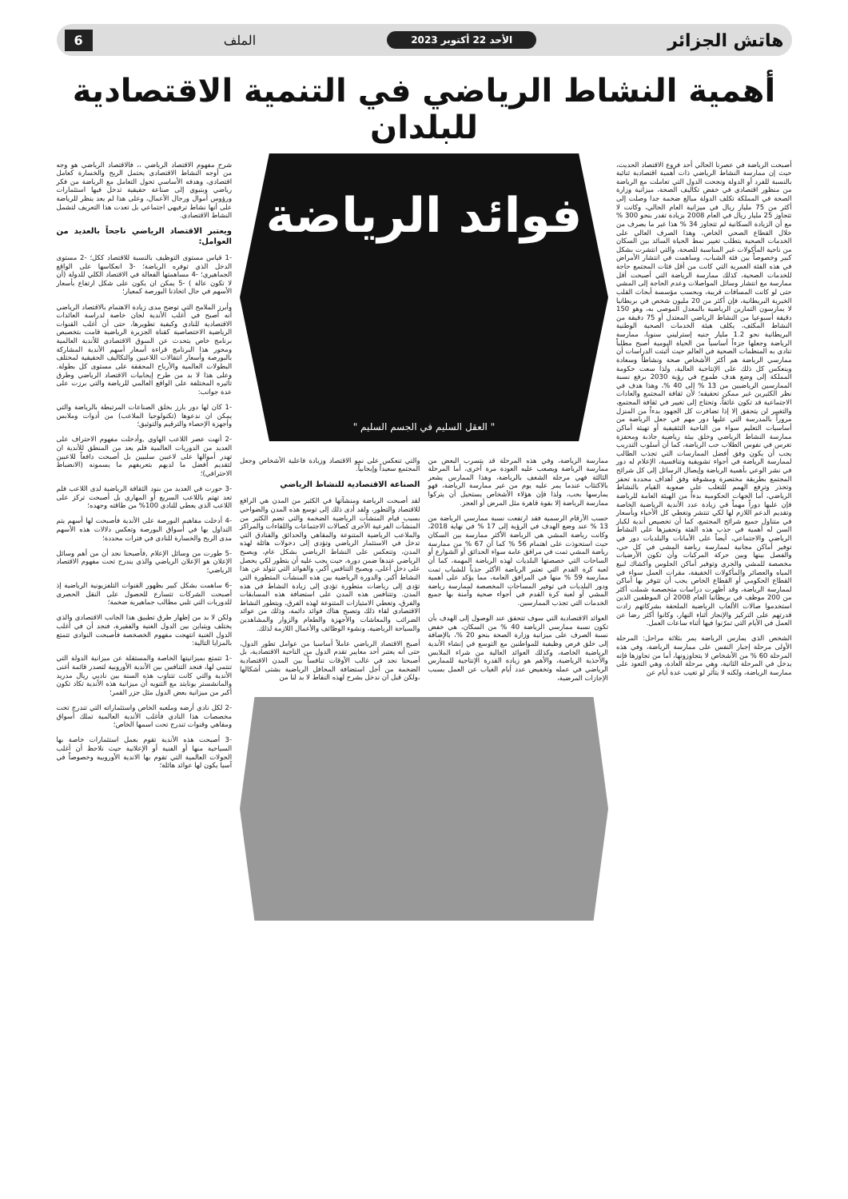هاتش الجزائر الأحد 22 أكتوبر 2023 الملف 6
أهمية النشاط الرياضي في التنمية الاقتصادية للبلدان
أصبحت الرياضة في عصرنا الحالي أحد فروع الاقتصاد الحديث، حيث إن ممارسة النشاط الرياضي ذات أهمية اقتصادية ثنائية بالنسبة للفرد أو الدولة ونجحت الدول التي تعاملت مع الرياضة من منظور اقتصادي في خفض تكاليف الصحة، ميزانية وزارة الصحة في المملكة تكلف الدولة مبالغ ضخمة جدا وصلت إلى أكثر من 75 مليار ريال في ميزانية العام الحالي، وكانت لا تتجاوز 25 مليار ريال في العام 2008 بزيادة تقدر بنحو 300 % مع أن الزيادة السكانية لم تتجاوز 34 % هذا غير ما يصرف من خلال القطاع الصحي الخاص، وهذا الصرف العالي على الخدمات الصحية يتطلب تغيير نمط الحياة السائد بين السكان من ناحية المأكولات غير المناسبة للصحة، والتي انتشرت بشكل كبير وخصوصاً بين فئة الشباب، وساهمت في انتشار الأمراض في هذه الفئة العمرية التي كانت من أقل فئات المجتمع حاجة للخدمات الصحية، كذلك ممارسة الرياضة التي أصبحت أقل ممارسة مع انتشار وسائل المواصلات وعدم الحاجة إلى المشي حتى لو كانت المسافات قريبة، وبحسب مؤسسة أبحاث القلب الخيرية البريطانية، فإن أكثر من 20 مليون شخص في بريطانيا لا يمارسون التمارين الرياضية بالمعدل الموصى به، وهو 150 دقيقة أسبوعيا من النشاط الرياضي المعتدل أو 75 دقيقة من النشاط المكثف، يكلف هيئة الخدمات الصحية الوطنية البريطانية نحو 1.2 مليار جنيه إسترليني سنويا، ممارسة الرياضة وجعلها جزءاً أساسياً من الحياة اليومية أصبح مطلباً تنادي به المنظمات الصحية في العالم حيث أثبتت الدراسات أن ممارسي الرياضة هم أكثر الأشخاص صحة ونشاطاً وسعادة وينعكس كل ذلك على الإنتاجية العالية، ولذا سعت حكومة المملكة إلى وضع هدف طموح في رؤية 2030 برفع نسبة الممارسين الرياضيين من 13 % إلى 40 %، وهذا هدف في نظر الكثيرين غير ممكن تحقيقه؛ لأن ثقافة المجتمع والعادات الاجتماعية قد تكون عائقاً، وتحتاج إلى تغيير في ثقافة المجتمع، والتغيير لن يتحقق إلا إذا تضافرت كل الجهود بدءاً من المنزل مروراً بالمدرسة التي عليها دور مهم في جعل الرياضة من أساسيات التعليم سواء من الناحية التثقيفية أو تهيئة أماكن ممارسة النشاط الرياضي وخلق بيئة رياضية جاذبة ومحفزة تغرس في نفوس الطلاب حب الرياضة، كما أن أسلوب التدريب يجب أن يكون وفق أفضل الممارسات التي تجذب الطالب لممارسة الرياضة في أجواء تشويقية وتنافسية، الإعلام له دور في نشر الوعي بأهمية الرياضة وإيصال الرسائل إلى كل شرائح المجتمع بطريقة مختصرة ومشوقة وفق أهداف محددة تحفز وتحذر وترفع الهمم للتغلب على صعوبة القيام بالنشاط الرياضي، أما الجهات الحكومية بدءاً من الهيئة العامة للرياضة فإن عليها دوراً مهماً في زيادة عدد الأندية الرياضية الخاصة وتقديم الدعم اللازم لها لكي تنتشر وتغطي كل الأحياء وبأسعار في متناول جميع شرائح المجتمع، كما أن تخصيص أندية لكبار السن له أهمية في جذب هذه الفئة وتحفيزها على النشاط الرياضي والاجتماعي، أيضاً على الأمانات والبلديات دور في توفير أماكن مجانية لممارسة رياضة المشي في كل حي، والفصل بينها وبين حركة المركبات وأن تكون الأرضيات مخصصة للمشي والجري وتوفير أماكن الجلوس وأكشاك لبيع المياه والعصائر والمأكولات الخفيفة، مقرات العمل سواء في القطاع الحكومي أو القطاع الخاص يجب أن تتوفر بها أماكن لممارسة الرياضة، وقد أظهرت دراسات متخصصة شملت أكثر من 200 موظف في بريطانيا العام 2008 أن الموظفين الذين استخدموا صالات الألعاب الرياضية الملحقة بشركاتهم زادت قدرتهم على التركيز والإنجاز أثناء النهار، وكانوا أكثر رضا عن العمل في الأيام التي تمرّنوا فيها أثناء ساعات العمل.
الشخص الذي يمارس الرياضة يمر بثلاثة مراحل: المرحلة الأولى مرحلة إجبار النفس على ممارسة الرياضة، وفي هذه المرحلة 60 % من الأشخاص لا يتجاوزونها، أما من تجاوزها فإنه يدخل في المرحلة الثانية، وهي مرحلة العادة، وهي التعود على ممارسة الرياضة، ولكنه لا يتأثر لو تغيب عدة أيام عن
فوائد الرياضة
" العقل السليم في الجسم السليم "
ممارسة الرياضة، وفي هذه المرحلة قد يتسرب البعض من ممارسة الرياضة ويصعب عليه العودة مرة أخرى، أما المرحلة الثالثة فهي مرحلة الشغف بالرياضة، وهذا الممارس يشعر بالاكتئاب عندما يمر عليه يوم من غير ممارسة الرياضة، فهو يمارسها بحب، ولذا فإن هؤلاء الأشخاص يستحيل أن يتركوا ممارسة الرياضة إلا بقوة قاهرة مثل المرض أو العجز.
حسب الأرقام الرسمية فقد ارتفعت نسبة ممارسي الرياضة من 13 % عند وضع الهدف في الرؤية إلى 17 % في نهاية 2018، وكانت رياضة المشي هي الرياضة الأكثر ممارسة بين السكان حيث استحوذت على اهتمام 56 % كما أن 67 % من ممارسة رياضة المشي تمت في مرافق عامة سواء الحدائق أو الشوارع أو الساحات التي خصصتها البلديات لهذه الرياضة المهمة، كما أن لعبة كرة القدم التي تعتبر الرياضة الأكثر جذباً للشباب تمت ممارسة 59 % منها في المرافق العامة، مما يؤكد على أهمية ودور البلديات في توفير المساحات المخصصة لممارسة رياضة المشي أو لعبة كرة القدم في أجواء صحية وآمنة بها جميع الخدمات التي تجذب الممارسين.
العوائد الاقتصادية التي سوف تتحقق عند الوصول إلى الهدف بأن تكون نسبة ممارسي الرياضة 40 % من السكان، هي خفض نسبة الصرف على ميزانية وزارة الصحة بنحو 20 %، بالإضافة إلى خلق فرص وظيفية للمواطنين مع التوسع في إنشاء الأندية الرياضية الخاصة، وكذلك العوائد العالية من شراء الملابس والأحذية الرياضية، والأهم هو زيادة القدرة الإنتاجية للممارس الرياضي في عمله وتخفيض عدد أيام الغياب عن العمل بسبب الإجازات المرضية،
والتي تنعكس على نمو الاقتصاد وزيادة فاعلية الأشخاص وجعل المجتمع سعيداً وإيجابياً.
الصناعة الاقتصادية للنشاط الرياضي
لقد أصبحت الرياضة ومنشآتها في الكثير من المدن هي الرافع للاقتصاد والتطور، ولقد أدى ذلك إلى توسع هذه المدن والضواحي بسبب قيام المنشآت الرياضية الضخمة والتي تضم الكثير من المنشآت الفرعية الأخرى كصالات الاجتماعات واللقاءات والمراكز والملاعب الرياضية المتنوعة والمقاهي والحدائق والفنادق التي تدخل في الاستثمار الرياضي وتؤدي إلى دخولات هائلة لهذه المدن، وتنعكس على النشاط الرياضي بشكل عام، ويصبح الرياضي عندها ضمن دورة، حيث يجب عليه أن يتطور لكي يحصل على دخل أعلى، ويصبح التنافس أكبر، والفوائد التي تتولد عن هذا النشاط أكبر. والدورة الرياضية بين هذه المنشآت المتطورة التي تؤدي إلى رياضات متطورة تؤدي إلى زيادة النشاط في هذه المدن. وتتنافس هذه المدن على استضافة هذه المسابقات والفرق، وتعطي الامتيازات المتنوعة لهذه الفرق، ويتطور النشاط الاقتصادي لقاء ذلك وتصبح هناك فوائد دائمة، وذلك من عوائد الضرائب والمعاشات والأجهزة والطعام والزوار والمشاهدين والسياحة الرياضية، ونشوء الوظائف والأعمال اللازمة لذلك.
أصبح الاقتصاد الرياضي عاملاً أساسيا من عوامل تطور الدول، حتى أنه يعتبر أحد معايير تقدم الدول من الناحية الاقتصادية، بل أصبحنا نجد في غالب الأوقات تنافساً بين المدن الاقتصادية الضخمة من أجل استضافة المحافل الرياضية بشتى أشكالها ،ولكن قبل ان ندخل بشرح لهذه النقاط لا بد لنا من
شرح مفهوم الاقتصاد الرياضي ،، فالاقتصاد الرياضي هو وجه من أوجه النشاط الاقتصادي يحتمل الربح والخسارة كعامل اقتصادي، وهدفه الأساسي تحول التعامل مع الرياضة من فكر رياضي وبنيوي إلى صناعة حقيقية تدخل فيها استثمارات ورؤوس أموال ورجال الأعمال، وعلى هذا لم يعد ينظر للرياضة على أنها نشاط ترفيهي اجتماعي بل تعدت هذا التعريف لتشمل النشاط الاقتصادي.
ويعتبر الاقتصاد الرياضي ناجحاً بالعديد من العوامل:
-1 قياس مستوى التوظيف بالنسبة للاقتصاد ككل؛ -2 مستوى الدخل الذي توفره الرياضة؛ -3 انعكاسها على الواقع الجماهيري؛ -4 مساهمتها الفعالة في الاقتصاد الكلي للدولة (أن لا تكون عالة ) -5 يمكن ان يكون على شكل ارتفاع بأسعار الأسهم في حال اتخاذنا البورصة كمعيار؛
وأبرز الملامح التي توضح مدى زيادة الاهتمام بالاقتصاد الرياضي أنه أصبح في أغلب الأندية لجان خاصة لدراسة العائدات الاقتصادية للنادي وكيفية تطويرها، حتى أن أغلب القنوات الرياضية الاختصاصية كقناة الجزيرة الرياضية قامت بتخصيص برنامج خاص يتحدث عن السوق الاقتصادي للأندية العالمية ومحور هذا البرنامج قراءة أسعار أسهم الأندية المشاركة بالبورصة وأسعار انتقالات اللاعبين والتكاليف الحقيقية لمختلف البطولات العالمية والأرباح المحققة على مستوى كل بطولة. وعلى هذا لا بد من طرح إيجابيات الاقتصاد الرياضي وطرق تأثيره المختلفة على الواقع العالمي للرياضة والتي برزت على عدة جوانب:
-1 كان لها دور بارز بخلق الصناعات المرتبطة بالرياضة والتي يمكن ان ندعوها (تكنولوجيا الملاعب) من أدوات وملابس وأجهزة الإحصاء والترقيم والتوثيق؛
-2 أنهت عصر اللاعب الهاوي ,وأدخلت مفهوم الاحتراف على العديد من الدوريات العالمية فلم يعد من المنطق للأندية ان تهدر أموالها على لاعبين سلبيين بل أصبحت دافعاً للاعبين لتقديم أفضل ما لديهم بتعريفهم ما يسمونه (الانضباط الاحترافي)؛
-3 حورت في العديد من بنود الثقافة الرياضية لدى اللاعب فلم تعد تهتم باللاعب السريع أو المهاري بل أصبحت تركز على اللاعب الذي يعطي للنادي 100% من طاقته وجهده؛
-4 أدخلت مفاهيم البورصة على الأندية فأصبحت لها أسهم يتم التداول بها في أسواق البورصة وتعكس دلالات هذه الأسهم مدى الربح والخسارة للنادي في فترات محددة؛
-5 طورت من وسائل الإعلام ,فأصبحنا نجد أن من أهم وسائل الإعلان هو الإعلان الرياضي والذي يندرج تحت مفهوم الاقتصاد الرياضي؛
-6 ساهمت بشكل كبير بظهور القنوات التلفزيونية الرياضية إذ أصبحت الشركات تتسارع للحصول على النقل الحصري للدوريات التي تلبي مطالب جماهيرية ضخمة؛
ولكن لا بد من إظهار طرق تطبيق هذا الجانب الاقتصادي والذي يختلف ويتباين بين الدول الغنية والفقيرة، فنجد أن في أغلب الدول الغنية انتهجت مفهوم الخصخصة فأصبحت النوادي تتمتع بالمزايا التالية:
-1 تتمتع بميزانيتها الخاصة والمستقلة عن ميزانية الدولة التي تنتمي لها، فنجد التنافس بين الأندية الأوروبية لتصدر قائمة أغنى الأندية والتي كانت تتناوب هذه السنة بين ناديي ريال مدريد والمانشستر يونايتد مع التنويه أن ميزانية هذه الأندية تكاد تكون أكبر من ميزانية بعض الدول مثل جزر القمر؛
-2 لكل نادي أرضه وملعبه الخاص واستثماراته التي تندرج تحت مخصصات هذا النادي فأغلب الأندية العالمية تملك أسواق ومقاهي وقنوات تندرج تحت اسمها الخاص؛
-3 أصبحت هذه الأندية تقوم بعمل استثمارات خاصة بها السياحية منها أو الفنية أو الإعلانية حيث نلاحظ أن أغلب الجولات العالمية التي تقوم بها الاندية الأوروبية وخصوصاً في آسيا يكون لها عوائد هائلة؛